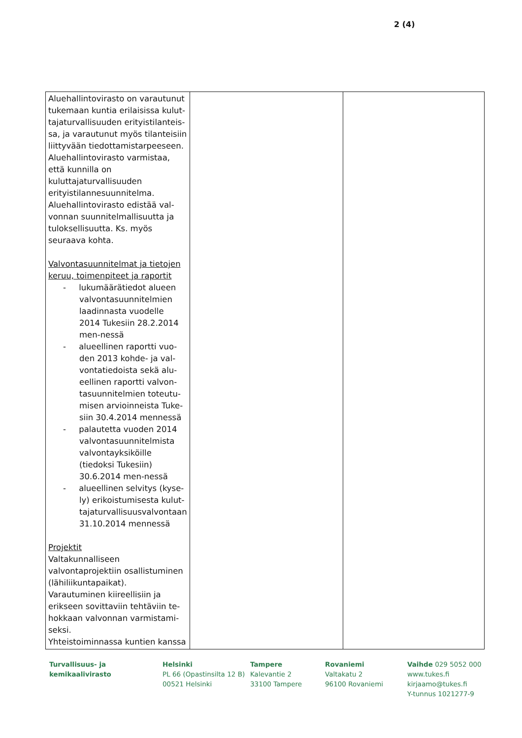2 (4)
| Aluehallintovirasto on varautunut tukemaan kuntia erilaisissa kulut-tajaturvallisuuden erityistilanteis-sa, ja varautunut myös tilanteisiin liittyvään tiedottamistarpeeseen. Aluehallintovirasto varmistaa, että kunnilla on kuluttajaturvallisuuden erityistilannesuunnitelma. Aluehallintovirasto edistää val-vonnan suunnitelmallisuutta ja tuloksellisuutta. Ks. myös seuraava kohta. Valvontasuunnitelmat ja tietojen keruu, toimenpiteet ja raportit - lukumäärätiedot alueen valvontasuunnitelmien laadinnasta vuodelle 2014 Tukesiin 28.2.2014 men-nessä - alueellinen raportti vuo-den 2013 kohde- ja val-vontatiedoista sekä alu-eellinen raportti valvon-tasuunnitelmien toteutu-misen arvioinneista Tuke-siin 30.4.2014 mennessä - palautetta vuoden 2014 valvontasuunnitelmista valvontayksiköille (tiedoksi Tukesiin) 30.6.2014 men-nessä - alueellinen selvitys (kyse-ly) erikoistumisesta kulut-tajaturvallisuusvalvontaan 31.10.2014 mennessä Projektit Valtakunnalliseen valvontaprojektiin osallistuminen (lähiliikuntapaikat). Varautuminen kiireellisiin ja erikseen sovittaviin tehtäviin te-hokkaan valvonnan varmistami-seksi. Yhteistoiminnassa kuntien kanssa | | |
Turvallisuus- ja
kemikaalivirasto
Helsinki
PL 66 (Opastinsilta 12 B)
00521 Helsinki
Tampere
Kalevantie 2
33100 Tampere
Rovaniemi
Valtakatu 2
96100 Rovaniemi
Vaihde 029 5052 000
www.tukes.fi
kirjaamo@tukes.fi
Y-tunnus 1021277-9